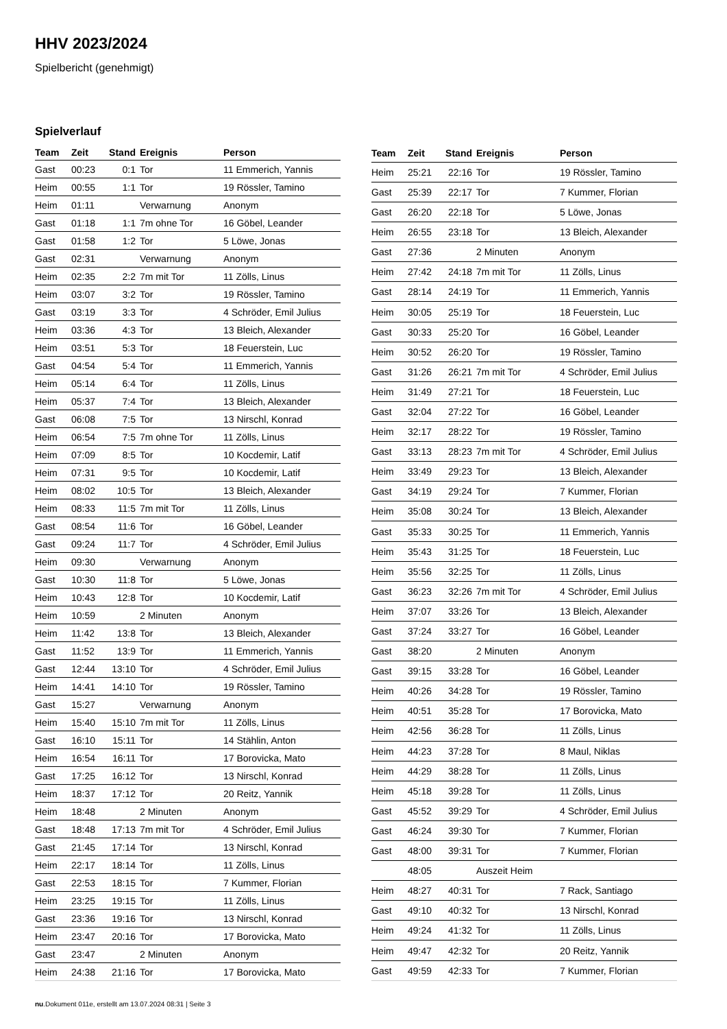HHV 2023/2024
Spielbericht (genehmigt)
Spielverlauf
| Team | Zeit | Stand | Ereignis | Person |
| --- | --- | --- | --- | --- |
| Gast | 00:23 | 0:1 | Tor | 11 Emmerich, Yannis |
| Heim | 00:55 | 1:1 | Tor | 19 Rössler, Tamino |
| Heim | 01:11 | | Verwarnung | Anonym |
| Gast | 01:18 | 1:1 | 7m ohne Tor | 16 Göbel, Leander |
| Gast | 01:58 | 1:2 | Tor | 5 Löwe, Jonas |
| Gast | 02:31 | | Verwarnung | Anonym |
| Heim | 02:35 | 2:2 | 7m mit Tor | 11 Zölls, Linus |
| Heim | 03:07 | 3:2 | Tor | 19 Rössler, Tamino |
| Gast | 03:19 | 3:3 | Tor | 4 Schröder, Emil Julius |
| Heim | 03:36 | 4:3 | Tor | 13 Bleich, Alexander |
| Heim | 03:51 | 5:3 | Tor | 18 Feuerstein, Luc |
| Gast | 04:54 | 5:4 | Tor | 11 Emmerich, Yannis |
| Heim | 05:14 | 6:4 | Tor | 11 Zölls, Linus |
| Heim | 05:37 | 7:4 | Tor | 13 Bleich, Alexander |
| Gast | 06:08 | 7:5 | Tor | 13 Nirschl, Konrad |
| Heim | 06:54 | 7:5 | 7m ohne Tor | 11 Zölls, Linus |
| Heim | 07:09 | 8:5 | Tor | 10 Kocdemir, Latif |
| Heim | 07:31 | 9:5 | Tor | 10 Kocdemir, Latif |
| Heim | 08:02 | 10:5 | Tor | 13 Bleich, Alexander |
| Heim | 08:33 | 11:5 | 7m mit Tor | 11 Zölls, Linus |
| Gast | 08:54 | 11:6 | Tor | 16 Göbel, Leander |
| Gast | 09:24 | 11:7 | Tor | 4 Schröder, Emil Julius |
| Heim | 09:30 | | Verwarnung | Anonym |
| Gast | 10:30 | 11:8 | Tor | 5 Löwe, Jonas |
| Heim | 10:43 | 12:8 | Tor | 10 Kocdemir, Latif |
| Heim | 10:59 | | 2 Minuten | Anonym |
| Heim | 11:42 | 13:8 | Tor | 13 Bleich, Alexander |
| Gast | 11:52 | 13:9 | Tor | 11 Emmerich, Yannis |
| Gast | 12:44 | 13:10 | Tor | 4 Schröder, Emil Julius |
| Heim | 14:41 | 14:10 | Tor | 19 Rössler, Tamino |
| Gast | 15:27 | | Verwarnung | Anonym |
| Heim | 15:40 | 15:10 | 7m mit Tor | 11 Zölls, Linus |
| Gast | 16:10 | 15:11 | Tor | 14 Stählin, Anton |
| Heim | 16:54 | 16:11 | Tor | 17 Borovicka, Mato |
| Gast | 17:25 | 16:12 | Tor | 13 Nirschl, Konrad |
| Heim | 18:37 | 17:12 | Tor | 20 Reitz, Yannik |
| Heim | 18:48 | | 2 Minuten | Anonym |
| Gast | 18:48 | 17:13 | 7m mit Tor | 4 Schröder, Emil Julius |
| Gast | 21:45 | 17:14 | Tor | 13 Nirschl, Konrad |
| Heim | 22:17 | 18:14 | Tor | 11 Zölls, Linus |
| Gast | 22:53 | 18:15 | Tor | 7 Kummer, Florian |
| Heim | 23:25 | 19:15 | Tor | 11 Zölls, Linus |
| Gast | 23:36 | 19:16 | Tor | 13 Nirschl, Konrad |
| Heim | 23:47 | 20:16 | Tor | 17 Borovicka, Mato |
| Gast | 23:47 | | 2 Minuten | Anonym |
| Heim | 24:38 | 21:16 | Tor | 17 Borovicka, Mato |
| Team | Zeit | Stand | Ereignis | Person |
| --- | --- | --- | --- | --- |
| Heim | 25:21 | 22:16 | Tor | 19 Rössler, Tamino |
| Gast | 25:39 | 22:17 | Tor | 7 Kummer, Florian |
| Gast | 26:20 | 22:18 | Tor | 5 Löwe, Jonas |
| Heim | 26:55 | 23:18 | Tor | 13 Bleich, Alexander |
| Gast | 27:36 | | 2 Minuten | Anonym |
| Heim | 27:42 | 24:18 | 7m mit Tor | 11 Zölls, Linus |
| Gast | 28:14 | 24:19 | Tor | 11 Emmerich, Yannis |
| Heim | 30:05 | 25:19 | Tor | 18 Feuerstein, Luc |
| Gast | 30:33 | 25:20 | Tor | 16 Göbel, Leander |
| Heim | 30:52 | 26:20 | Tor | 19 Rössler, Tamino |
| Gast | 31:26 | 26:21 | 7m mit Tor | 4 Schröder, Emil Julius |
| Heim | 31:49 | 27:21 | Tor | 18 Feuerstein, Luc |
| Gast | 32:04 | 27:22 | Tor | 16 Göbel, Leander |
| Heim | 32:17 | 28:22 | Tor | 19 Rössler, Tamino |
| Gast | 33:13 | 28:23 | 7m mit Tor | 4 Schröder, Emil Julius |
| Heim | 33:49 | 29:23 | Tor | 13 Bleich, Alexander |
| Gast | 34:19 | 29:24 | Tor | 7 Kummer, Florian |
| Heim | 35:08 | 30:24 | Tor | 13 Bleich, Alexander |
| Gast | 35:33 | 30:25 | Tor | 11 Emmerich, Yannis |
| Heim | 35:43 | 31:25 | Tor | 18 Feuerstein, Luc |
| Heim | 35:56 | 32:25 | Tor | 11 Zölls, Linus |
| Gast | 36:23 | 32:26 | 7m mit Tor | 4 Schröder, Emil Julius |
| Heim | 37:07 | 33:26 | Tor | 13 Bleich, Alexander |
| Gast | 37:24 | 33:27 | Tor | 16 Göbel, Leander |
| Gast | 38:20 | | 2 Minuten | Anonym |
| Gast | 39:15 | 33:28 | Tor | 16 Göbel, Leander |
| Heim | 40:26 | 34:28 | Tor | 19 Rössler, Tamino |
| Heim | 40:51 | 35:28 | Tor | 17 Borovicka, Mato |
| Heim | 42:56 | 36:28 | Tor | 11 Zölls, Linus |
| Heim | 44:23 | 37:28 | Tor | 8 Maul, Niklas |
| Heim | 44:29 | 38:28 | Tor | 11 Zölls, Linus |
| Heim | 45:18 | 39:28 | Tor | 11 Zölls, Linus |
| Gast | 45:52 | 39:29 | Tor | 4 Schröder, Emil Julius |
| Gast | 46:24 | 39:30 | Tor | 7 Kummer, Florian |
| Gast | 48:00 | 39:31 | Tor | 7 Kummer, Florian |
| | 48:05 | | Auszeit Heim | |
| Heim | 48:27 | 40:31 | Tor | 7 Rack, Santiago |
| Gast | 49:10 | 40:32 | Tor | 13 Nirschl, Konrad |
| Heim | 49:24 | 41:32 | Tor | 11 Zölls, Linus |
| Heim | 49:47 | 42:32 | Tor | 20 Reitz, Yannik |
| Gast | 49:59 | 42:33 | Tor | 7 Kummer, Florian |
nu.Dokument 011e, erstellt am 13.07.2024 08:31 | Seite 3